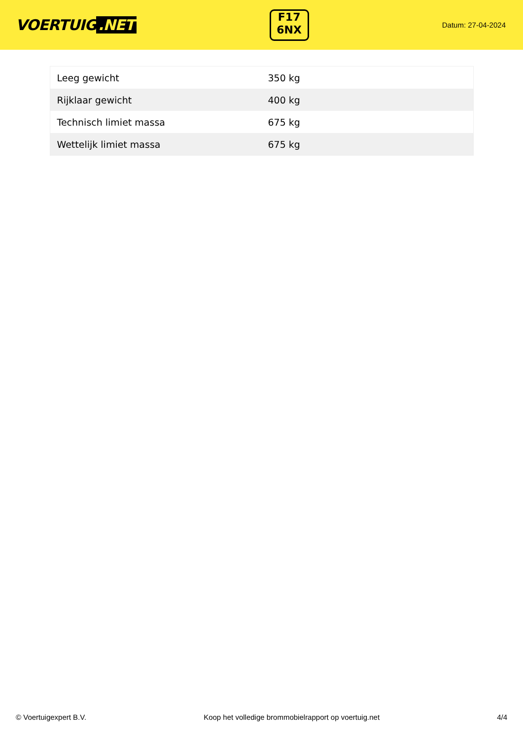VOERTUIG.NET
F17
6NX
Datum: 27-04-2024
| Leeg gewicht | 350 kg |
| Rijklaar gewicht | 400 kg |
| Technisch limiet massa | 675 kg |
| Wettelijk limiet massa | 675 kg |
© Voertuigexpert B.V. Koop het volledige brommobielrapport op voertuig.net 4/4